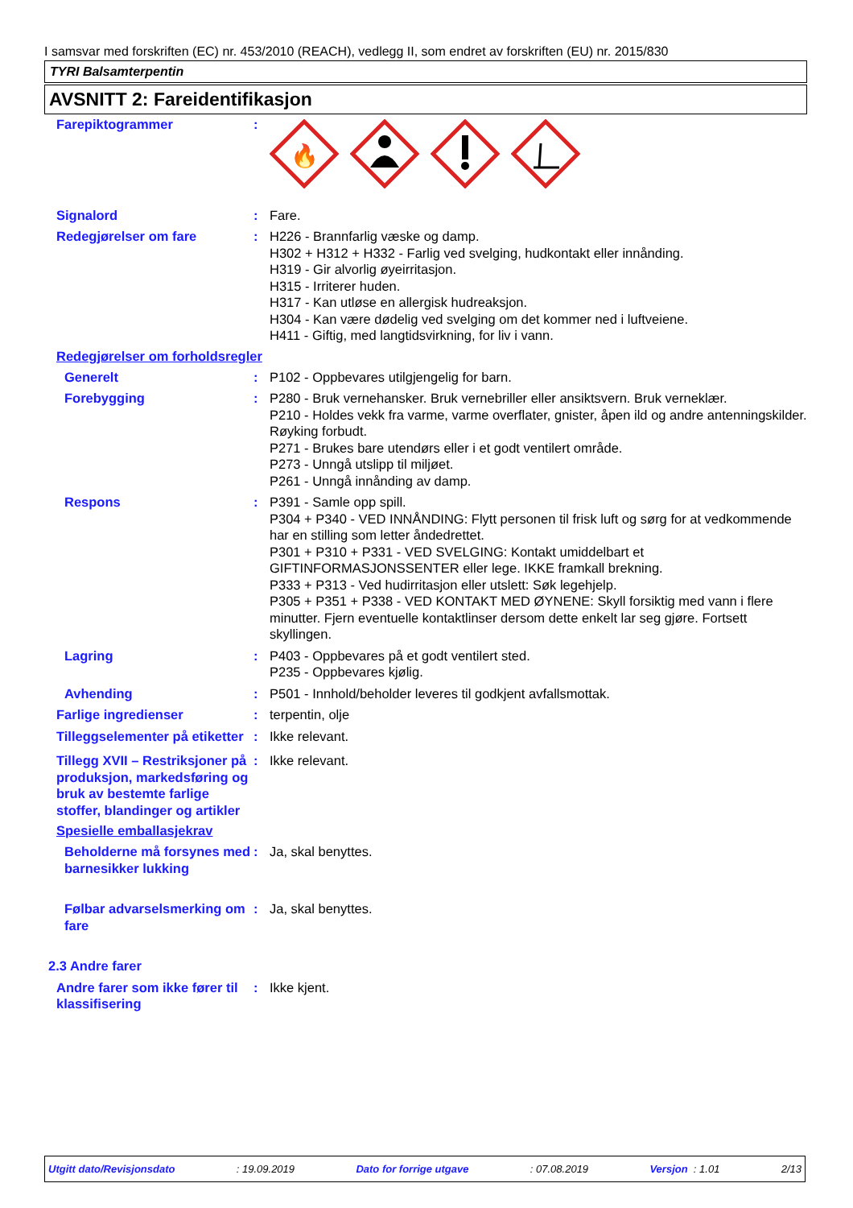I samsvar med forskriften (EC) nr. 453/2010 (REACH), vedlegg II, som endret av forskriften (EU) nr. 2015/830
TYRI Balsamterpentin
AVSNITT 2: Fareidentifikasjon
Farepiktogrammer :
🔥
Signalord : Fare.
Redegjørelser om fare : H226 - Brannfarlig væske og damp.
H302 + H312 + H332 - Farlig ved svelging, hudkontakt eller innånding.
H319 - Gir alvorlig øyeirritasjon.
H315 - Irriterer huden.
H317 - Kan utløse en allergisk hudreaksjon.
H304 - Kan være dødelig ved svelging om det kommer ned i luftveiene.
H411 - Giftig, med langtidsvirkning, for liv i vann.
Redegjørelser om forholdsregler
Generelt : P102 - Oppbevares utilgjengelig for barn.
Forebygging : P280 - Bruk vernehansker. Bruk vernebriller eller ansiktsvern. Bruk verneklær.
P210 - Holdes vekk fra varme, varme overflater, gnister, åpen ild og andre antenningskilder. Røyking forbudt.
P271 - Brukes bare utendørs eller i et godt ventilert område.
P273 - Unngå utslipp til miljøet.
P261 - Unngå innånding av damp.
Respons : P391 - Samle opp spill.
P304 + P340 - VED INNÅNDING: Flytt personen til frisk luft og sørg for at vedkommende har en stilling som letter åndedrettet.
P301 + P310 + P331 - VED SVELGING: Kontakt umiddelbart et GIFTINFORMASJONSSENTER eller lege. IKKE framkall brekning.
P333 + P313 - Ved hudirritasjon eller utslett: Søk legehjelp.
P305 + P351 + P338 - VED KONTAKT MED ØYNENE: Skyll forsiktig med vann i flere minutter. Fjern eventuelle kontaktlinser dersom dette enkelt lar seg gjøre. Fortsett skyllingen.
Lagring : P403 - Oppbevares på et godt ventilert sted.
P235 - Oppbevares kjølig.
Avhending : P501 - Innhold/beholder leveres til godkjent avfallsmottak.
Farlige ingredienser : terpentin, olje
Tilleggselementer på etiketter
: Ikke relevant.
Tillegg XVII – Restriksjoner på produksjon, markedsføring og bruk av bestemte farlige stoffer, blandinger og artikler
: Ikke relevant.
Spesielle emballasjekrav
Beholderne må forsynes med barnesikker lukking
: Ja, skal benyttes.
Følbar advarselsmerking om fare
: Ja, skal benyttes.
2.3 Andre farer
Andre farer som ikke fører til klassifisering
: Ikke kjent.
Utgitt dato/Revisjonsdato: 19.09.2019 Dato for forrige utgave: 07.08.2019 Versjon : 1.01 2/13